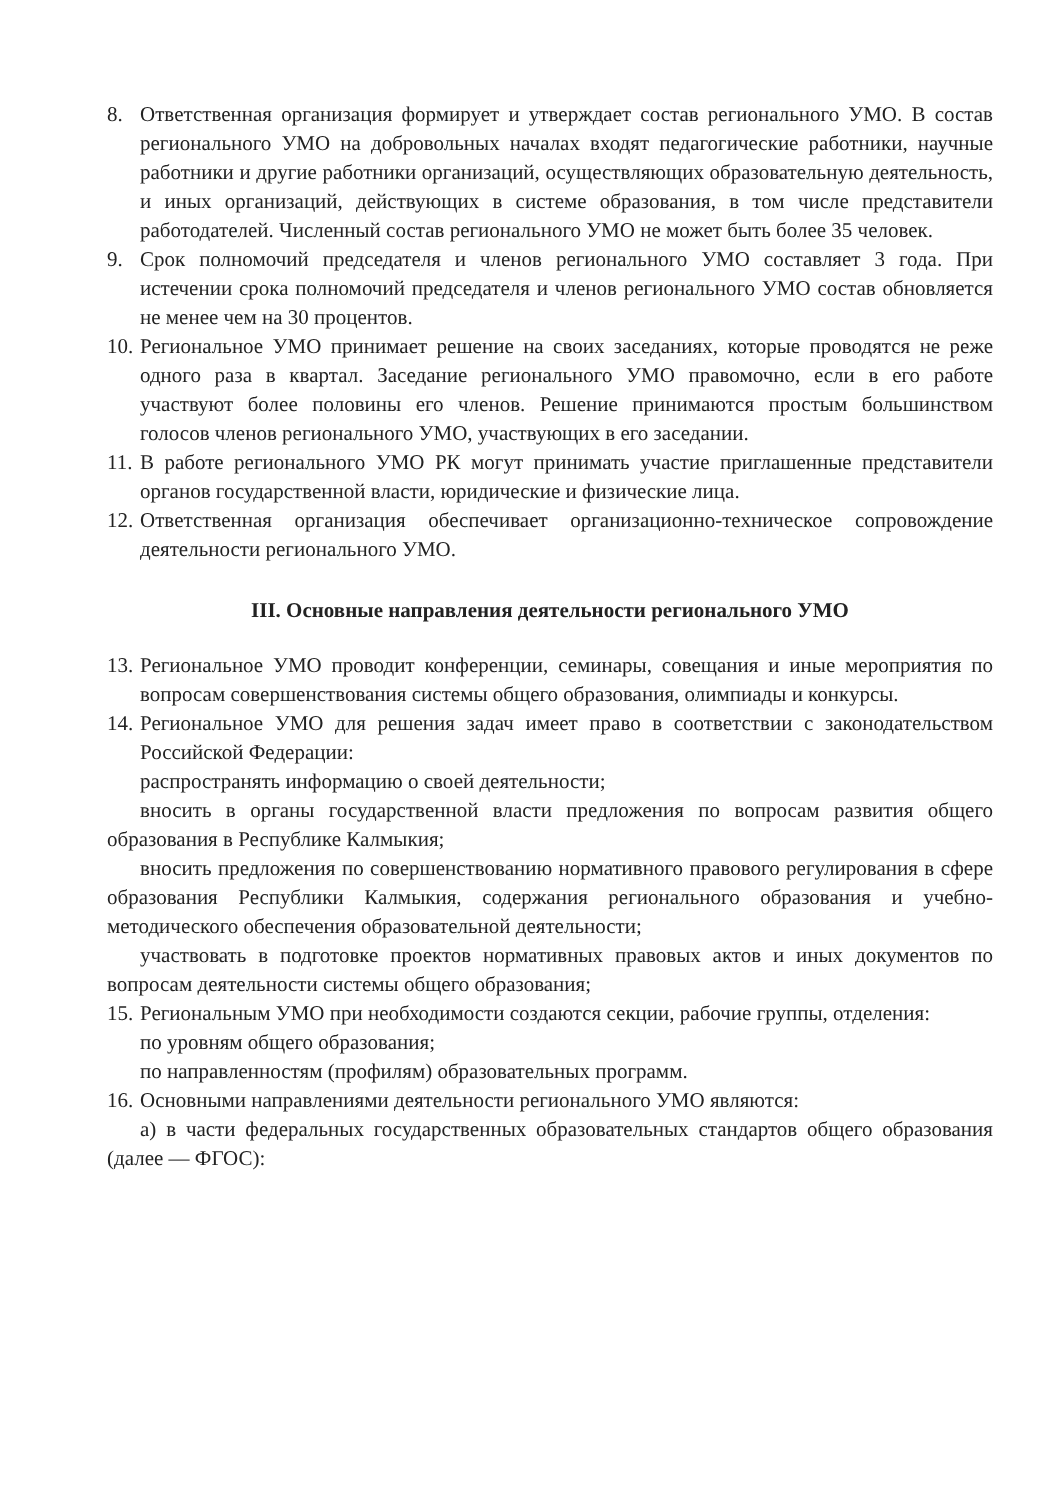8. Ответственная организация формирует и утверждает состав регионального УМО. В состав регионального УМО на добровольных началах входят педагогические работники, научные работники и другие работники организаций, осуществляющих образовательную деятельность, и иных организаций, действующих в системе образования, в том числе представители работодателей. Численный состав регионального УМО не может быть более 35 человек.
9. Срок полномочий председателя и членов регионального УМО составляет 3 года. При истечении срока полномочий председателя и членов регионального УМО состав обновляется не менее чем на 30 процентов.
10. Региональное УМО принимает решение на своих заседаниях, которые проводятся не реже одного раза в квартал. Заседание регионального УМО правомочно, если в его работе участвуют более половины его членов. Решение принимаются простым большинством голосов членов регионального УМО, участвующих в его заседании.
11. В работе регионального УМО РК могут принимать участие приглашенные представители органов государственной власти, юридические и физические лица.
12. Ответственная организация обеспечивает организационно-техническое сопровождение деятельности регионального УМО.
III. Основные направления деятельности регионального УМО
13. Региональное УМО проводит конференции, семинары, совещания и иные мероприятия по вопросам совершенствования системы общего образования, олимпиады и конкурсы.
14. Региональное УМО для решения задач имеет право в соответствии с законодательством Российской Федерации:
распространять информацию о своей деятельности;
вносить в органы государственной власти предложения по вопросам развития общего образования в Республике Калмыкия;
вносить предложения по совершенствованию нормативного правового регулирования в сфере образования Республики Калмыкия, содержания регионального образования и учебно-методического обеспечения образовательной деятельности;
участвовать в подготовке проектов нормативных правовых актов и иных документов по вопросам деятельности системы общего образования;
15. Региональным УМО при необходимости создаются секции, рабочие группы, отделения:
по уровням общего образования;
по направленностям (профилям) образовательных программ.
16. Основными направлениями деятельности регионального УМО являются:
а) в части федеральных государственных образовательных стандартов общего образования (далее — ФГОС):